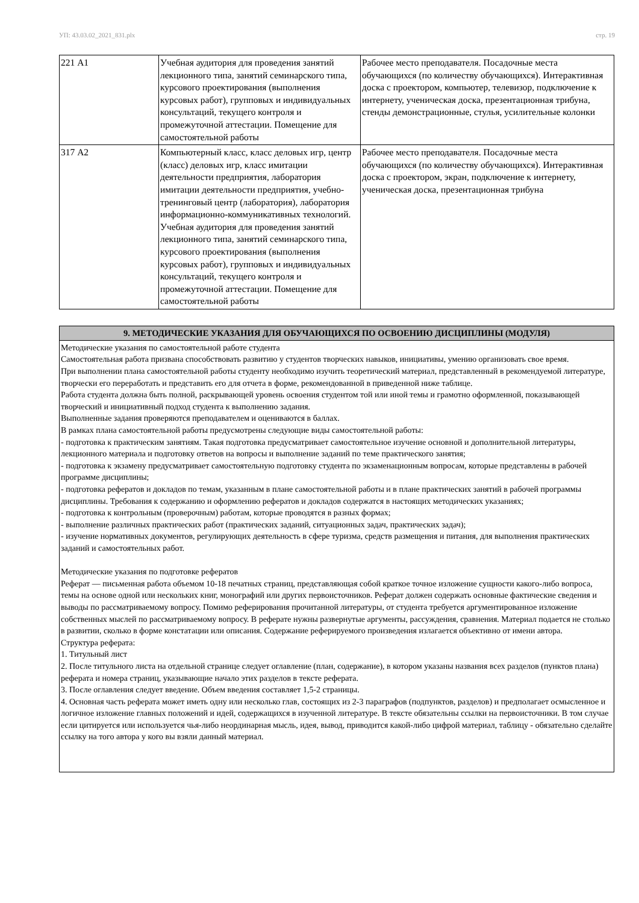УП: 43.03.02_2021_831.plx стр. 19
| 221 А1 | Учебная аудитория для проведения занятий лекционного типа, занятий семинарского типа, курсового проектирования (выполнения курсовых работ), групповых и индивидуальных консультаций, текущего контроля и промежуточной аттестации. Помещение для самостоятельной работы | Рабочее место преподавателя. Посадочные места обучающихся (по количеству обучающихся). Интерактивная доска с проектором, компьютер, телевизор, подключение к интернету, ученическая доска, презентационная трибуна, стенды демонстрационные, стулья, усилительные колонки |
| 317 А2 | Компьютерный класс, класс деловых игр, центр (класс) деловых игр, класс имитации деятельности предприятия, лаборатория имитации деятельности предприятия, учебно-тренинговый центр (лаборатория), лаборатория информационно-коммуникативных технологий. Учебная аудитория для проведения занятий лекционного типа, занятий семинарского типа, курсового проектирования (выполнения курсовых работ), групповых и индивидуальных консультаций, текущего контроля и промежуточной аттестации. Помещение для самостоятельной работы | Рабочее место преподавателя. Посадочные места обучающихся (по количеству обучающихся). Интерактивная доска с проектором, экран, подключение к интернету, ученическая доска, презентационная трибуна |
| 9. МЕТОДИЧЕСКИЕ УКАЗАНИЯ ДЛЯ ОБУЧАЮЩИХСЯ ПО ОСВОЕНИЮ ДИСЦИПЛИНЫ (МОДУЛЯ) |
| --- |
| Методические указания по самостоятельной работе студента Самостоятельная работа призвана способствовать развитию у студентов творческих навыков, инициативы, умению организовать свое время. При выполнении плана самостоятельной работы студенту необходимо изучить теоретический материал, представленный в рекомендуемой литературе, творчески его переработать и представить его для отчета в форме, рекомендованной в приведенной ниже таблице. Работа студента должна быть полной, раскрывающей уровень освоения студентом той или иной темы и грамотно оформленной, показывающей творческий и инициативный подход студента к выполнению задания. Выполненные задания проверяются преподавателем и оцениваются в баллах. В рамках плана самостоятельной работы предусмотрены следующие виды самостоятельной работы: - подготовка к практическим занятиям. Такая подготовка предусматривает самостоятельное изучение основной и дополнительной литературы, лекционного материала и подготовку ответов на вопросы и выполнение заданий по теме практического занятия; - подготовка к экзамену предусматривает самостоятельную подготовку студента по экзаменационным вопросам, которые представлены в рабочей программе дисциплины; - подготовка рефератов и докладов по темам, указанным в плане самостоятельной работы и в плане практических занятий в рабочей программы дисциплины. Требования к содержанию и оформлению рефератов и докладов содержатся в настоящих методических указаниях; - подготовка к контрольным (проверочным) работам, которые проводятся в разных формах; - выполнение различных практических работ (практических заданий, ситуационных задач, практических задач); - изучение нормативных документов, регулирующих деятельность в сфере туризма, средств размещения и питания, для выполнения практических заданий и самостоятельных работ. Методические указания по подготовке рефератов Реферат — письменная работа объемом 10-18 печатных страниц, представляющая собой краткое точное изложение сущности какого-либо вопроса, темы на основе одной или нескольких книг, монографий или других первоисточников. Реферат должен содержать основные фактические сведения и выводы по рассматриваемому вопросу. Помимо реферирования прочитанной литературы, от студента требуется аргументированное изложение собственных мыслей по рассматриваемому вопросу. В реферате нужны развернутые аргументы, рассуждения, сравнения. Материал подается не столько в развитии, сколько в форме констатации или описания. Содержание реферируемого произведения излагается объективно от имени автора. Структура реферата: 1. Титульный лист 2. После титульного листа на отдельной странице следует оглавление (план, содержание), в котором указаны названия всех разделов (пунктов плана) реферата и номера страниц, указывающие начало этих разделов в тексте реферата. 3. После оглавления следует введение. Объем введения составляет 1,5-2 страницы. 4. Основная часть реферата может иметь одну или несколько глав, состоящих из 2-3 параграфов (подпунктов, разделов) и предполагает осмысленное и логичное изложение главных положений и идей, содержащихся в изученной литературе. В тексте обязательны ссылки на первоисточники. В том случае если цитируется или используется чья-либо неординарная мысль, идея, вывод, приводится какой-либо цифрой материал, таблицу - обязательно сделайте ссылку на того автора у кого вы взяли данный материал. |